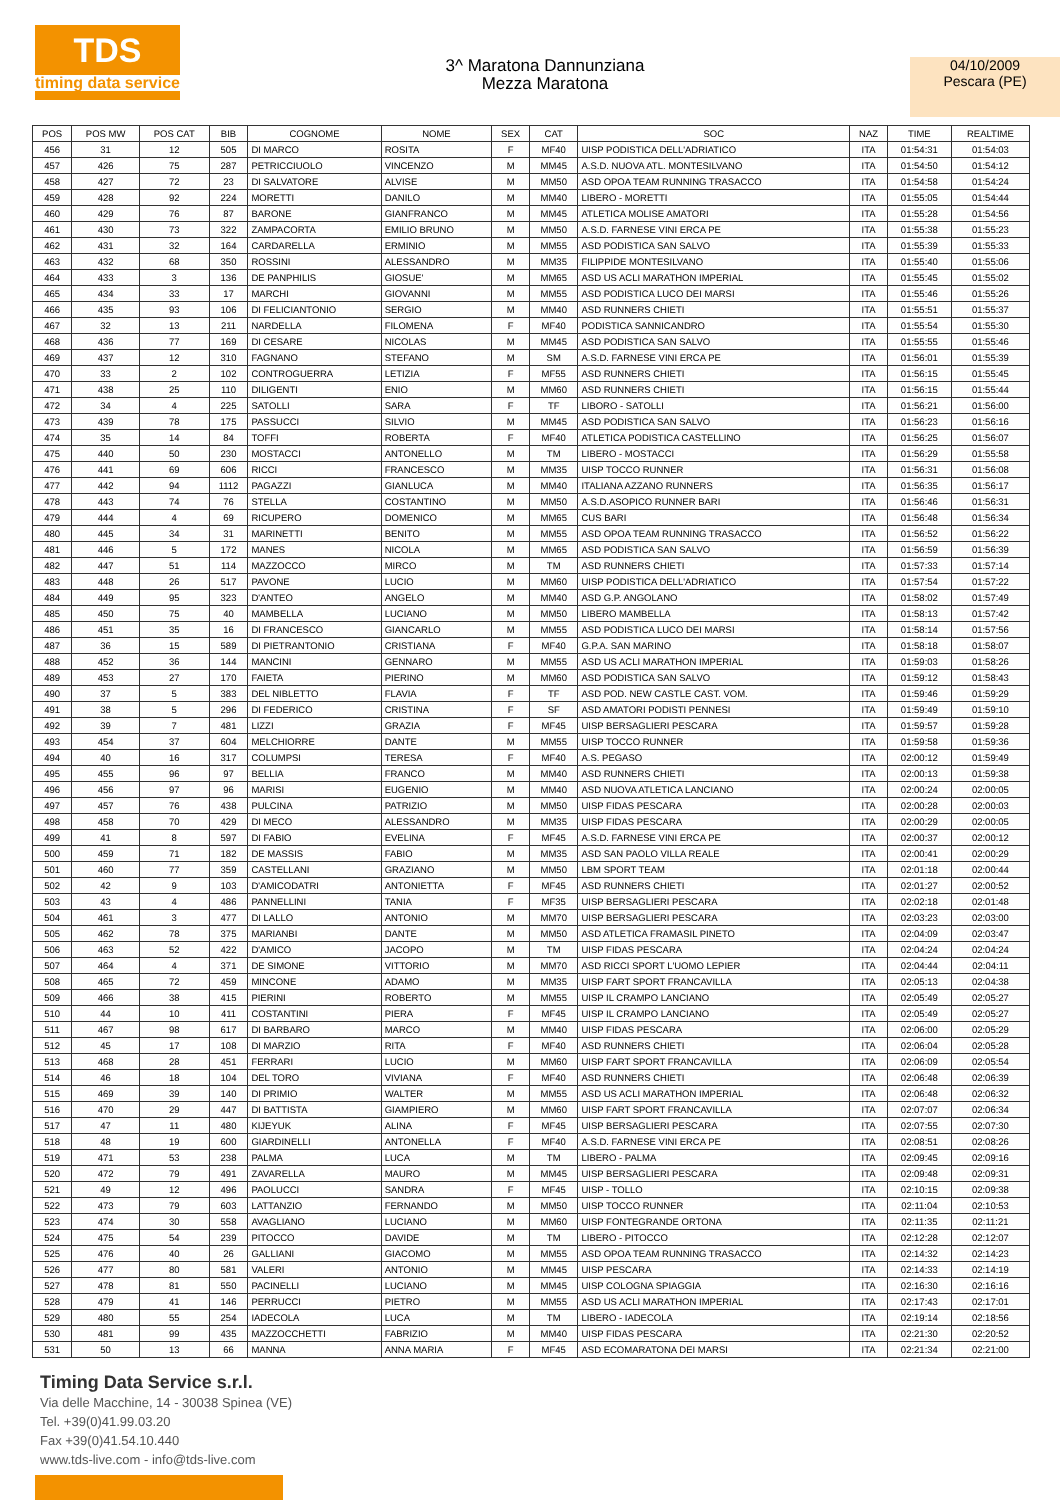TDS
timing data service
3^ Maratona Dannunziana
Mezza Maratona
04/10/2009
Pescara (PE)
| POS | POS MW | POS CAT | BIB | COGNOME | NOME | SEX | CAT | SOC | NAZ | TIME | REALTIME |
| --- | --- | --- | --- | --- | --- | --- | --- | --- | --- | --- | --- |
| 456 | 31 | 12 | 505 | DI MARCO | ROSITA | F | MF40 | UISP PODISTICA DELL'ADRIATICO | ITA | 01:54:31 | 01:54:03 |
| 457 | 426 | 75 | 287 | PETRICCIUOLO | VINCENZO | M | MM45 | A.S.D. NUOVA ATL. MONTESILVANO | ITA | 01:54:50 | 01:54:12 |
| 458 | 427 | 72 | 23 | DI SALVATORE | ALVISE | M | MM50 | ASD OPOA TEAM RUNNING TRASACCO | ITA | 01:54:58 | 01:54:24 |
| 459 | 428 | 92 | 224 | MORETTI | DANILO | M | MM40 | LIBERO - MORETTI | ITA | 01:55:05 | 01:54:44 |
| 460 | 429 | 76 | 87 | BARONE | GIANFRANCO | M | MM45 | ATLETICA MOLISE AMATORI | ITA | 01:55:28 | 01:54:56 |
| 461 | 430 | 73 | 322 | ZAMPACORTA | EMILIO BRUNO | M | MM50 | A.S.D. FARNESE VINI ERCA PE | ITA | 01:55:38 | 01:55:23 |
| 462 | 431 | 32 | 164 | CARDARELLA | ERMINIO | M | MM55 | ASD PODISTICA SAN SALVO | ITA | 01:55:39 | 01:55:33 |
| 463 | 432 | 68 | 350 | ROSSINI | ALESSANDRO | M | MM35 | FILIPPIDE MONTESILVANO | ITA | 01:55:40 | 01:55:06 |
| 464 | 433 | 3 | 136 | DE PANPHILIS | GIOSUE' | M | MM65 | ASD US ACLI MARATHON IMPERIAL | ITA | 01:55:45 | 01:55:02 |
| 465 | 434 | 33 | 17 | MARCHI | GIOVANNI | M | MM55 | ASD PODISTICA LUCO DEI MARSI | ITA | 01:55:46 | 01:55:26 |
| 466 | 435 | 93 | 106 | DI FELICIANTONIO | SERGIO | M | MM40 | ASD RUNNERS CHIETI | ITA | 01:55:51 | 01:55:37 |
| 467 | 32 | 13 | 211 | NARDELLA | FILOMENA | F | MF40 | PODISTICA SANNICANDRO | ITA | 01:55:54 | 01:55:30 |
| 468 | 436 | 77 | 169 | DI CESARE | NICOLAS | M | MM45 | ASD PODISTICA SAN SALVO | ITA | 01:55:55 | 01:55:46 |
| 469 | 437 | 12 | 310 | FAGNANO | STEFANO | M | SM | A.S.D. FARNESE VINI ERCA PE | ITA | 01:56:01 | 01:55:39 |
| 470 | 33 | 2 | 102 | CONTROGUERRA | LETIZIA | F | MF55 | ASD RUNNERS CHIETI | ITA | 01:56:15 | 01:55:45 |
| 471 | 438 | 25 | 110 | DILIGENTI | ENIO | M | MM60 | ASD RUNNERS CHIETI | ITA | 01:56:15 | 01:55:44 |
| 472 | 34 | 4 | 225 | SATOLLI | SARA | F | TF | LIBORO - SATOLLI | ITA | 01:56:21 | 01:56:00 |
| 473 | 439 | 78 | 175 | PASSUCCI | SILVIO | M | MM45 | ASD PODISTICA SAN SALVO | ITA | 01:56:23 | 01:56:16 |
| 474 | 35 | 14 | 84 | TOFFI | ROBERTA | F | MF40 | ATLETICA PODISTICA CASTELLINO | ITA | 01:56:25 | 01:56:07 |
| 475 | 440 | 50 | 230 | MOSTACCI | ANTONELLO | M | TM | LIBERO - MOSTACCI | ITA | 01:56:29 | 01:55:58 |
| 476 | 441 | 69 | 606 | RICCI | FRANCESCO | M | MM35 | UISP TOCCO RUNNER | ITA | 01:56:31 | 01:56:08 |
| 477 | 442 | 94 | 1112 | PAGAZZI | GIANLUCA | M | MM40 | ITALIANA AZZANO RUNNERS | ITA | 01:56:35 | 01:56:17 |
| 478 | 443 | 74 | 76 | STELLA | COSTANTINO | M | MM50 | A.S.D.ASOPICO RUNNER BARI | ITA | 01:56:46 | 01:56:31 |
| 479 | 444 | 4 | 69 | RICUPERO | DOMENICO | M | MM65 | CUS BARI | ITA | 01:56:48 | 01:56:34 |
| 480 | 445 | 34 | 31 | MARINETTI | BENITO | M | MM55 | ASD OPOA TEAM RUNNING TRASACCO | ITA | 01:56:52 | 01:56:22 |
| 481 | 446 | 5 | 172 | MANES | NICOLA | M | MM65 | ASD PODISTICA SAN SALVO | ITA | 01:56:59 | 01:56:39 |
| 482 | 447 | 51 | 114 | MAZZOCCO | MIRCO | M | TM | ASD RUNNERS CHIETI | ITA | 01:57:33 | 01:57:14 |
| 483 | 448 | 26 | 517 | PAVONE | LUCIO | M | MM60 | UISP PODISTICA DELL'ADRIATICO | ITA | 01:57:54 | 01:57:22 |
| 484 | 449 | 95 | 323 | D'ANTEO | ANGELO | M | MM40 | ASD G.P. ANGOLANO | ITA | 01:58:02 | 01:57:49 |
| 485 | 450 | 75 | 40 | MAMBELLA | LUCIANO | M | MM50 | LIBERO MAMBELLA | ITA | 01:58:13 | 01:57:42 |
| 486 | 451 | 35 | 16 | DI FRANCESCO | GIANCARLO | M | MM55 | ASD PODISTICA LUCO DEI MARSI | ITA | 01:58:14 | 01:57:56 |
| 487 | 36 | 15 | 589 | DI PIETRANTONIO | CRISTIANA | F | MF40 | G.P.A. SAN MARINO | ITA | 01:58:18 | 01:58:07 |
| 488 | 452 | 36 | 144 | MANCINI | GENNARO | M | MM55 | ASD US ACLI MARATHON IMPERIAL | ITA | 01:59:03 | 01:58:26 |
| 489 | 453 | 27 | 170 | FAIETA | PIERINO | M | MM60 | ASD PODISTICA SAN SALVO | ITA | 01:59:12 | 01:58:43 |
| 490 | 37 | 5 | 383 | DEL NIBLETTO | FLAVIA | F | TF | ASD POD. NEW CASTLE CAST. VOM. | ITA | 01:59:46 | 01:59:29 |
| 491 | 38 | 5 | 296 | DI FEDERICO | CRISTINA | F | SF | ASD AMATORI PODISTI PENNESI | ITA | 01:59:49 | 01:59:10 |
| 492 | 39 | 7 | 481 | LIZZI | GRAZIA | F | MF45 | UISP BERSAGLIERI PESCARA | ITA | 01:59:57 | 01:59:28 |
| 493 | 454 | 37 | 604 | MELCHIORRE | DANTE | M | MM55 | UISP TOCCO RUNNER | ITA | 01:59:58 | 01:59:36 |
| 494 | 40 | 16 | 317 | COLUMPSI | TERESA | F | MF40 | A.S. PEGASO | ITA | 02:00:12 | 01:59:49 |
| 495 | 455 | 96 | 97 | BELLIA | FRANCO | M | MM40 | ASD RUNNERS CHIETI | ITA | 02:00:13 | 01:59:38 |
| 496 | 456 | 97 | 96 | MARISI | EUGENIO | M | MM40 | ASD NUOVA ATLETICA LANCIANO | ITA | 02:00:24 | 02:00:05 |
| 497 | 457 | 76 | 438 | PULCINA | PATRIZIO | M | MM50 | UISP FIDAS PESCARA | ITA | 02:00:28 | 02:00:03 |
| 498 | 458 | 70 | 429 | DI MECO | ALESSANDRO | M | MM35 | UISP FIDAS PESCARA | ITA | 02:00:29 | 02:00:05 |
| 499 | 41 | 8 | 597 | DI FABIO | EVELINA | F | MF45 | A.S.D. FARNESE VINI ERCA PE | ITA | 02:00:37 | 02:00:12 |
| 500 | 459 | 71 | 182 | DE MASSIS | FABIO | M | MM35 | ASD SAN PAOLO VILLA REALE | ITA | 02:00:41 | 02:00:29 |
| 501 | 460 | 77 | 359 | CASTELLANI | GRAZIANO | M | MM50 | LBM SPORT TEAM | ITA | 02:01:18 | 02:00:44 |
| 502 | 42 | 9 | 103 | D'AMICODATRI | ANTONIETTA | F | MF45 | ASD RUNNERS CHIETI | ITA | 02:01:27 | 02:00:52 |
| 503 | 43 | 4 | 486 | PANNELLINI | TANIA | F | MF35 | UISP BERSAGLIERI PESCARA | ITA | 02:02:18 | 02:01:48 |
| 504 | 461 | 3 | 477 | DI LALLO | ANTONIO | M | MM70 | UISP BERSAGLIERI PESCARA | ITA | 02:03:23 | 02:03:00 |
| 505 | 462 | 78 | 375 | MARIANBI | DANTE | M | MM50 | ASD ATLETICA FRAMASIL PINETO | ITA | 02:04:09 | 02:03:47 |
| 506 | 463 | 52 | 422 | D'AMICO | JACOPO | M | TM | UISP FIDAS PESCARA | ITA | 02:04:24 | 02:04:24 |
| 507 | 464 | 4 | 371 | DE SIMONE | VITTORIO | M | MM70 | ASD RICCI SPORT L'UOMO LEPIER | ITA | 02:04:44 | 02:04:11 |
| 508 | 465 | 72 | 459 | MINCONE | ADAMO | M | MM35 | UISP FART SPORT FRANCAVILLA | ITA | 02:05:13 | 02:04:38 |
| 509 | 466 | 38 | 415 | PIERINI | ROBERTO | M | MM55 | UISP IL CRAMPO LANCIANO | ITA | 02:05:49 | 02:05:27 |
| 510 | 44 | 10 | 411 | COSTANTINI | PIERA | F | MF45 | UISP IL CRAMPO LANCIANO | ITA | 02:05:49 | 02:05:27 |
| 511 | 467 | 98 | 617 | DI BARBARO | MARCO | M | MM40 | UISP FIDAS PESCARA | ITA | 02:06:00 | 02:05:29 |
| 512 | 45 | 17 | 108 | DI MARZIO | RITA | F | MF40 | ASD RUNNERS CHIETI | ITA | 02:06:04 | 02:05:28 |
| 513 | 468 | 28 | 451 | FERRARI | LUCIO | M | MM60 | UISP FART SPORT FRANCAVILLA | ITA | 02:06:09 | 02:05:54 |
| 514 | 46 | 18 | 104 | DEL TORO | VIVIANA | F | MF40 | ASD RUNNERS CHIETI | ITA | 02:06:48 | 02:06:39 |
| 515 | 469 | 39 | 140 | DI PRIMIO | WALTER | M | MM55 | ASD US ACLI MARATHON IMPERIAL | ITA | 02:06:48 | 02:06:32 |
| 516 | 470 | 29 | 447 | DI BATTISTA | GIAMPIERO | M | MM60 | UISP FART SPORT FRANCAVILLA | ITA | 02:07:07 | 02:06:34 |
| 517 | 47 | 11 | 480 | KIJEYUK | ALINA | F | MF45 | UISP BERSAGLIERI PESCARA | ITA | 02:07:55 | 02:07:30 |
| 518 | 48 | 19 | 600 | GIARDINELLI | ANTONELLA | F | MF40 | A.S.D. FARNESE VINI ERCA PE | ITA | 02:08:51 | 02:08:26 |
| 519 | 471 | 53 | 238 | PALMA | LUCA | M | TM | LIBERO - PALMA | ITA | 02:09:45 | 02:09:16 |
| 520 | 472 | 79 | 491 | ZAVARELLA | MAURO | M | MM45 | UISP BERSAGLIERI PESCARA | ITA | 02:09:48 | 02:09:31 |
| 521 | 49 | 12 | 496 | PAOLUCCI | SANDRA | F | MF45 | UISP - TOLLO | ITA | 02:10:15 | 02:09:38 |
| 522 | 473 | 79 | 603 | LATTANZIO | FERNANDO | M | MM50 | UISP TOCCO RUNNER | ITA | 02:11:04 | 02:10:53 |
| 523 | 474 | 30 | 558 | AVAGLIANO | LUCIANO | M | MM60 | UISP FONTEGRANDE ORTONA | ITA | 02:11:35 | 02:11:21 |
| 524 | 475 | 54 | 239 | PITOCCO | DAVIDE | M | TM | LIBERO - PITOCCO | ITA | 02:12:28 | 02:12:07 |
| 525 | 476 | 40 | 26 | GALLIANI | GIACOMO | M | MM55 | ASD OPOA TEAM RUNNING TRASACCO | ITA | 02:14:32 | 02:14:23 |
| 526 | 477 | 80 | 581 | VALERI | ANTONIO | M | MM45 | UISP PESCARA | ITA | 02:14:33 | 02:14:19 |
| 527 | 478 | 81 | 550 | PACINELLI | LUCIANO | M | MM45 | UISP COLOGNA SPIAGGIA | ITA | 02:16:30 | 02:16:16 |
| 528 | 479 | 41 | 146 | PERRUCCI | PIETRO | M | MM55 | ASD US ACLI MARATHON IMPERIAL | ITA | 02:17:43 | 02:17:01 |
| 529 | 480 | 55 | 254 | IADECOLA | LUCA | M | TM | LIBERO - IADECOLA | ITA | 02:19:14 | 02:18:56 |
| 530 | 481 | 99 | 435 | MAZZOCCHETTI | FABRIZIO | M | MM40 | UISP FIDAS PESCARA | ITA | 02:21:30 | 02:20:52 |
| 531 | 50 | 13 | 66 | MANNA | ANNA MARIA | F | MF45 | ASD ECOMARATONA DEI MARSI | ITA | 02:21:34 | 02:21:00 |
Timing Data Service s.r.l.
Via delle Macchine, 14 - 30038 Spinea (VE)
Tel. +39(0)41.99.03.20
Fax +39(0)41.54.10.440
www.tds-live.com - info@tds-live.com